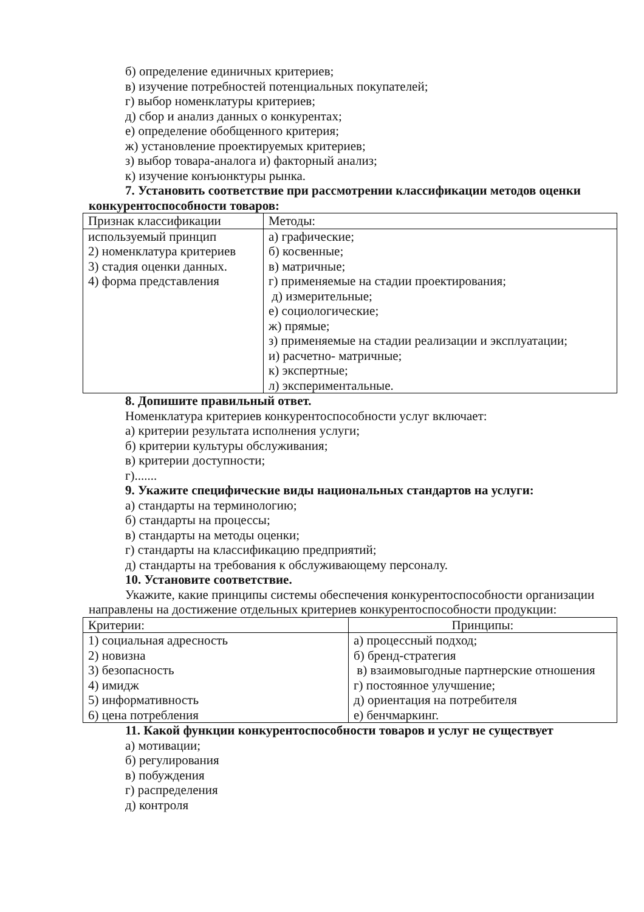б) определение единичных критериев;
в) изучение потребностей потенциальных покупателей;
г) выбор номенклатуры критериев;
д) сбор и анализ данных о конкурентах;
е) определение обобщенного критерия;
ж) установление проектируемых критериев;
з) выбор товара-аналога и) факторный анализ;
к) изучение конъюнктуры рынка.
7. Установить соответствие при рассмотрении классификации методов оценки
конкурентоспособности товаров:
| Признак классификации | Методы: |
| используемый принцип 2) номенклатура критериев 3) стадия оценки данных. 4) форма представления | а) графические; б) косвенные; в) матричные; г) применяемые на стадии проектирования; д) измерительные; е) социологические; ж) прямые; з) применяемые на стадии реализации и эксплуатации; и) расчетно- матричные; к) экспертные; л) экспериментальные. |
8. Допишите правильный ответ.
Номенклатура критериев конкурентоспособности услуг включает:
а) критерии результата исполнения услуги;
б) критерии культуры обслуживания;
в) критерии доступности;
г).......
9. Укажите специфические виды национальных стандартов на услуги:
а) стандарты на терминологию;
б) стандарты на процессы;
в) стандарты на методы оценки;
г) стандарты на классификацию предприятий;
д) стандарты на требования к обслуживающему персоналу.
10. Установите соответствие.
Укажите, какие принципы системы обеспечения конкурентоспособности организации
направлены на достижение отдельных критериев конкурентоспособности продукции:
| Критерии: | Принципы: |
| 1) социальная адресность 2) новизна 3) безопасность 4) имидж 5) информативность 6) цена потребления | а) процессный подход; б) бренд-стратегия в) взаимовыгодные партнерские отношения г) постоянное улучшение; д) ориентация на потребителя е) бенчмаркинг. |
11. Какой функции конкурентоспособности товаров и услуг не существует
а) мотивации;
б) регулирования
в) побуждения
г) распределения
д) контроля